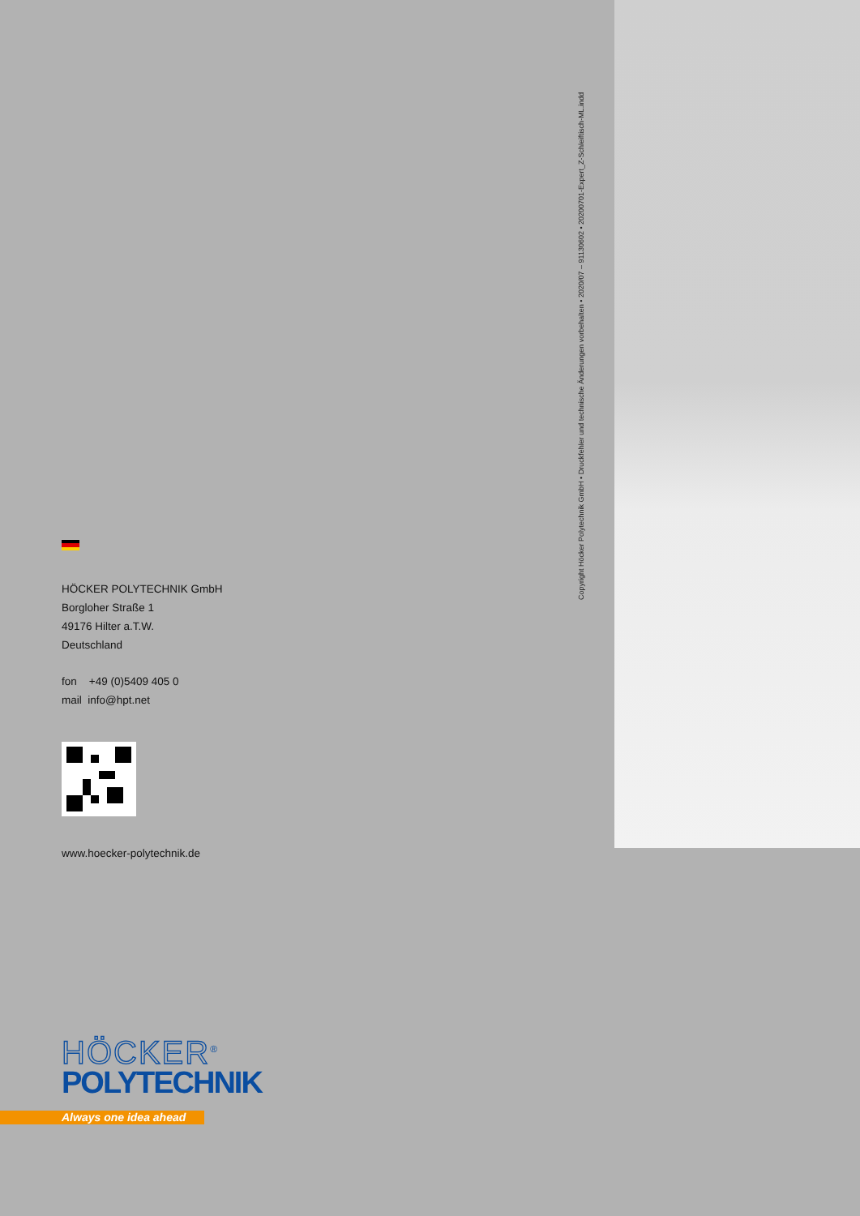Copyright Höcker Polytechnik GmbH • Druckfehler und technische Änderungen vorbehalten • 2020/07 – 91130602 • 20200701-Expert_Z-Schleiftisch-ML.indd
HÖCKER POLYTECHNIK GmbH
Borgloher Straße 1
49176 Hilter a.T.W.
Deutschland
fon +49 (0)5409 405 0
mail info@hpt.net
www.hoecker-polytechnik.de
HÖCKER<sup>®</sup>
POLYTECHNIK
Always one idea ahead